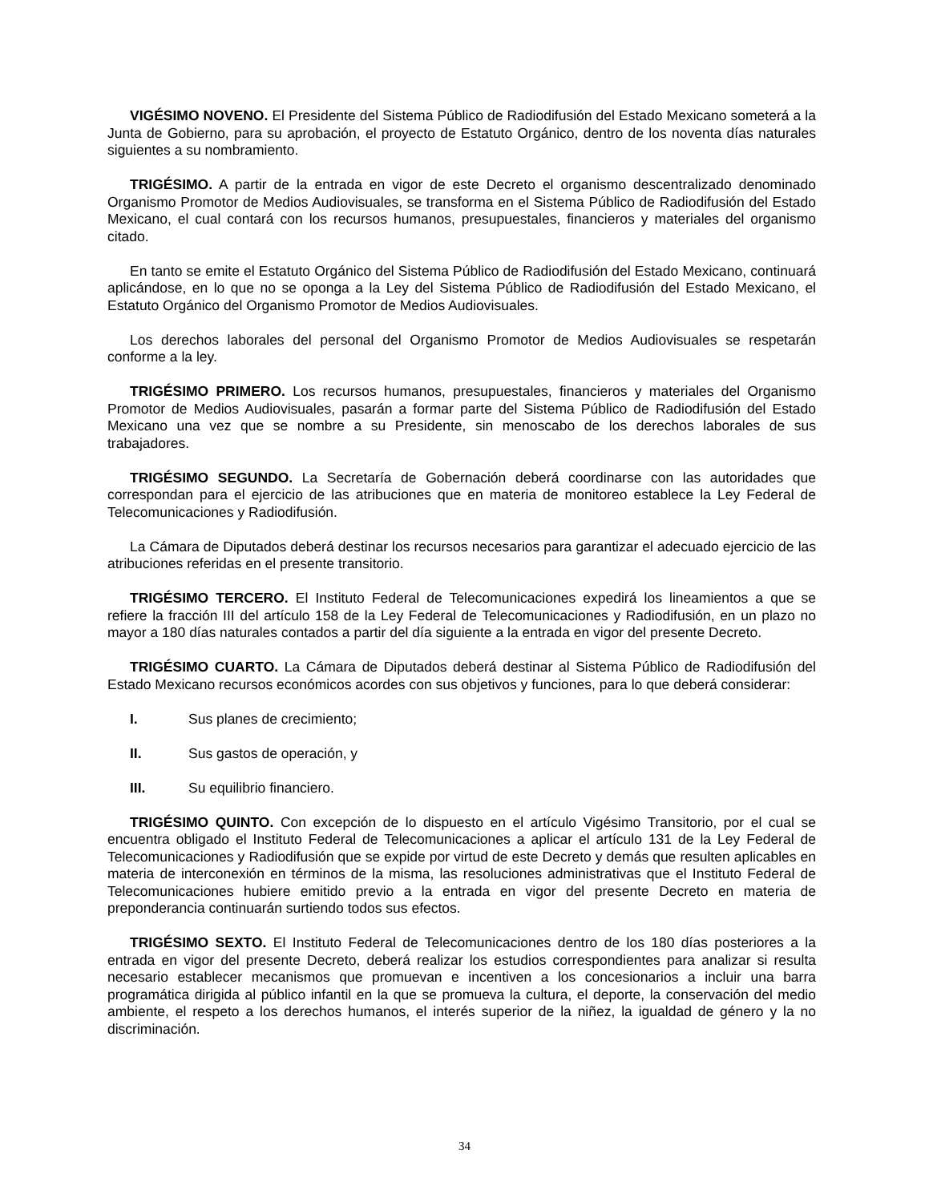VIGÉSIMO NOVENO. El Presidente del Sistema Público de Radiodifusión del Estado Mexicano someterá a la Junta de Gobierno, para su aprobación, el proyecto de Estatuto Orgánico, dentro de los noventa días naturales siguientes a su nombramiento.
TRIGÉSIMO. A partir de la entrada en vigor de este Decreto el organismo descentralizado denominado Organismo Promotor de Medios Audiovisuales, se transforma en el Sistema Público de Radiodifusión del Estado Mexicano, el cual contará con los recursos humanos, presupuestales, financieros y materiales del organismo citado.
En tanto se emite el Estatuto Orgánico del Sistema Público de Radiodifusión del Estado Mexicano, continuará aplicándose, en lo que no se oponga a la Ley del Sistema Público de Radiodifusión del Estado Mexicano, el Estatuto Orgánico del Organismo Promotor de Medios Audiovisuales.
Los derechos laborales del personal del Organismo Promotor de Medios Audiovisuales se respetarán conforme a la ley.
TRIGÉSIMO PRIMERO. Los recursos humanos, presupuestales, financieros y materiales del Organismo Promotor de Medios Audiovisuales, pasarán a formar parte del Sistema Público de Radiodifusión del Estado Mexicano una vez que se nombre a su Presidente, sin menoscabo de los derechos laborales de sus trabajadores.
TRIGÉSIMO SEGUNDO. La Secretaría de Gobernación deberá coordinarse con las autoridades que correspondan para el ejercicio de las atribuciones que en materia de monitoreo establece la Ley Federal de Telecomunicaciones y Radiodifusión.
La Cámara de Diputados deberá destinar los recursos necesarios para garantizar el adecuado ejercicio de las atribuciones referidas en el presente transitorio.
TRIGÉSIMO TERCERO. El Instituto Federal de Telecomunicaciones expedirá los lineamientos a que se refiere la fracción III del artículo 158 de la Ley Federal de Telecomunicaciones y Radiodifusión, en un plazo no mayor a 180 días naturales contados a partir del día siguiente a la entrada en vigor del presente Decreto.
TRIGÉSIMO CUARTO. La Cámara de Diputados deberá destinar al Sistema Público de Radiodifusión del Estado Mexicano recursos económicos acordes con sus objetivos y funciones, para lo que deberá considerar:
I. Sus planes de crecimiento;
II. Sus gastos de operación, y
III. Su equilibrio financiero.
TRIGÉSIMO QUINTO. Con excepción de lo dispuesto en el artículo Vigésimo Transitorio, por el cual se encuentra obligado el Instituto Federal de Telecomunicaciones a aplicar el artículo 131 de la Ley Federal de Telecomunicaciones y Radiodifusión que se expide por virtud de este Decreto y demás que resulten aplicables en materia de interconexión en términos de la misma, las resoluciones administrativas que el Instituto Federal de Telecomunicaciones hubiere emitido previo a la entrada en vigor del presente Decreto en materia de preponderancia continuarán surtiendo todos sus efectos.
TRIGÉSIMO SEXTO. El Instituto Federal de Telecomunicaciones dentro de los 180 días posteriores a la entrada en vigor del presente Decreto, deberá realizar los estudios correspondientes para analizar si resulta necesario establecer mecanismos que promuevan e incentiven a los concesionarios a incluir una barra programática dirigida al público infantil en la que se promueva la cultura, el deporte, la conservación del medio ambiente, el respeto a los derechos humanos, el interés superior de la niñez, la igualdad de género y la no discriminación.
34